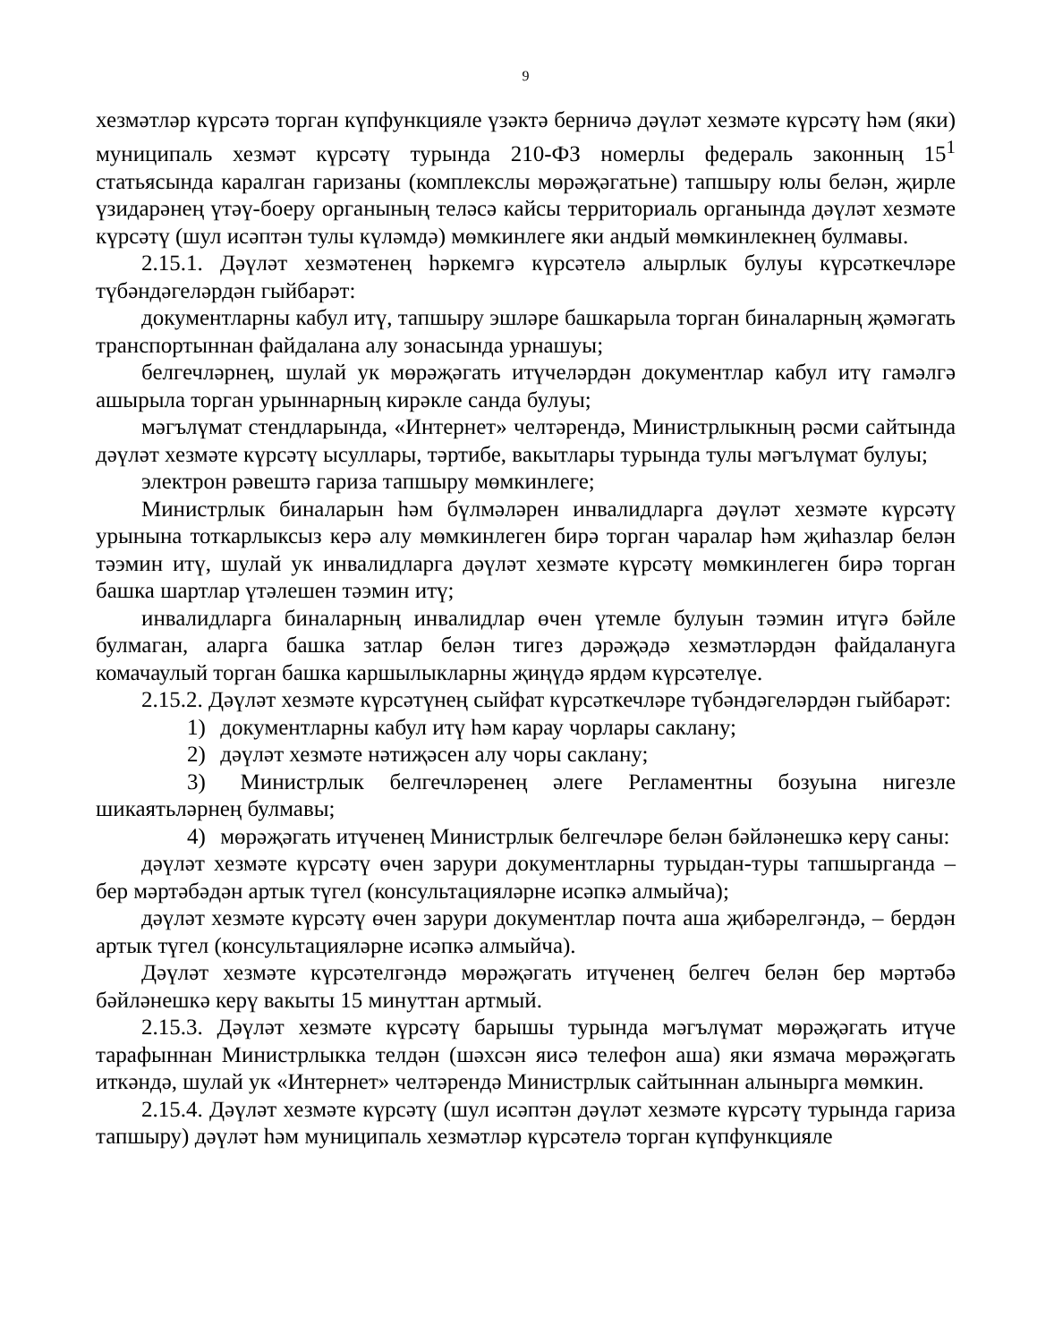9
хезмәтләр күрсәтә торган күпфункцияле үзәктә берничә дәүләт хезмәте күрсәтү һәм (яки) муниципаль хезмәт күрсәтү турында 210-ФЗ номерлы федераль законның 15<sup>1</sup> статьясында каралган гаризаны (комплекслы мөрәҗәгатьне) тапшыру юлы белән, җирле үзидарәнең үтәү-боеру органының теләсә кайсы территориаль органында дәүләт хезмәте күрсәтү (шул исәптән тулы күләмдә) мөмкинлеге яки андый мөмкинлекнең булмавы.
2.15.1. Дәүләт хезмәтенең һәркемгә күрсәтелә алырлык булуы күрсәткечләре түбәндәгеләрдән гыйбарәт:
документларны кабул итү, тапшыру эшләре башкарыла торган биналарның җәмәгать транспортыннан файдалана алу зонасында урнашуы;
белгечләрнең, шулай ук мөрәҗәгать итүчеләрдән документлар кабул итү гамәлгә ашырыла торган урыннарның кирәкле санда булуы;
мәгълүмат стендларында, «Интернет» челтәрендә, Министрлыкның рәсми сайтында дәүләт хезмәте күрсәтү ысуллары, тәртибе, вакытлары турында тулы мәгълүмат булуы;
электрон рәвештә гариза тапшыру мөмкинлеге;
Министрлык биналарын һәм бүлмәләрен инвалидларга дәүләт хезмәте күрсәтү урынына тоткарлыксыз керә алу мөмкинлеген бирә торган чаралар һәм җиһазлар белән тәэмин итү, шулай ук инвалидларга дәүләт хезмәте күрсәтү мөмкинлеген бирә торган башка шартлар үтәлешен тәэмин итү;
инвалидларга биналарның инвалидлар өчен үтемле булуын тәэмин итүгә бәйле булмаган, аларга башка затлар белән тигез дәрәҗәдә хезмәтләрдән файдалануга комачаулый торган башка каршылыкларны җиңүдә ярдәм күрсәтелүе.
2.15.2. Дәүләт хезмәте күрсәтүнең сыйфат күрсәткечләре түбәндәгеләрдән гыйбарәт:
1) документларны кабул итү һәм карау чорлары саклану;
2) дәүләт хезмәте нәтиҗәсен алу чоры саклану;
3) Министрлык белгечләренең әлеге Регламентны бозуына нигезле шикаятьләрнең булмавы;
4) мөрәҗәгать итүченең Министрлык белгечләре белән бәйләнешкә керү саны:
дәүләт хезмәте күрсәтү өчен зарури документларны турыдан-туры тапшырганда – бер мәртәбәдән артык түгел (консультацияләрне исәпкә алмыйча);
дәүләт хезмәте күрсәтү өчен зарури документлар почта аша җибәрелгәндә, – бердән артык түгел (консультацияләрне исәпкә алмыйча).
Дәүләт хезмәте күрсәтелгәндә мөрәҗәгать итүченең белгеч белән бер мәртәбә бәйләнешкә керү вакыты 15 минуттан артмый.
2.15.3. Дәүләт хезмәте күрсәтү барышы турында мәгълүмат мөрәҗәгать итүче тарафыннан Министрлыкка телдән (шәхсән яисә телефон аша) яки язмача мөрәҗәгать иткәндә, шулай ук «Интернет» челтәрендә Министрлык сайтыннан алынырга мөмкин.
2.15.4. Дәүләт хезмәте күрсәтү (шул исәптән дәүләт хезмәте күрсәтү турында гариза тапшыру) дәүләт һәм муниципаль хезмәтләр күрсәтелә торган күпфункцияле